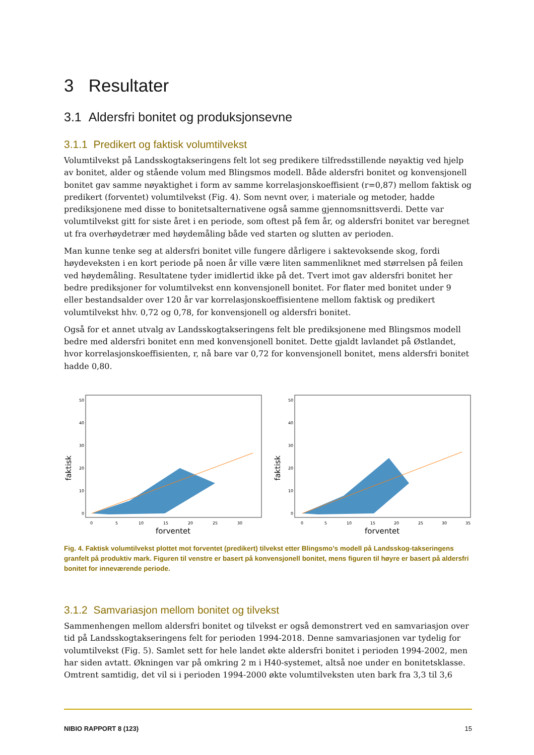3 Resultater
3.1 Aldersfri bonitet og produksjonsevne
3.1.1 Predikert og faktisk volumtilvekst
Volumtilvekst på Landsskogtakseringens felt lot seg predikere tilfredsstillende nøyaktig ved hjelp av bonitet, alder og stående volum med Blingsmos modell. Både aldersfri bonitet og konvensjonell bonitet gav samme nøyaktighet i form av samme korrelasjonskoeffisient (r=0,87) mellom faktisk og predikert (forventet) volumtilvekst (Fig. 4). Som nevnt over, i materiale og metoder, hadde prediksjonene med disse to bonitetsalternativene også samme gjennomsnittsverdi. Dette var volumtilvekst gitt for siste året i en periode, som oftest på fem år, og aldersfri bonitet var beregnet ut fra overhøydetrær med høydemåling både ved starten og slutten av perioden.
Man kunne tenke seg at aldersfri bonitet ville fungere dårligere i saktevoksende skog, fordi høydeveksten i en kort periode på noen år ville være liten sammenliknet med størrelsen på feilen ved høydemåling. Resultatene tyder imidlertid ikke på det. Tvert imot gav aldersfri bonitet her bedre prediksjoner for volumtilvekst enn konvensjonell bonitet. For flater med bonitet under 9 eller bestandsalder over 120 år var korrelasjonskoeffisientene mellom faktisk og predikert volumtilvekst hhv. 0,72 og 0,78, for konvensjonell og aldersfri bonitet.
Også for et annet utvalg av Landsskogtakseringens felt ble prediksjonene med Blingsmos modell bedre med aldersfri bonitet enn med konvensjonell bonitet. Dette gjaldt lavlandet på Østlandet, hvor korrelasjonskoeffisienten, r, nå bare var 0,72 for konvensjonell bonitet, mens aldersfri bonitet hadde 0,80.
50
40
30
20
10
0
0
5
10
15
20
25
30
forventet
faktisk
50
40
30
20
10
0
0
5
10
15
20
25
30
35
forventet
faktisk
Fig. 4. Faktisk volumtilvekst plottet mot forventet (predikert) tilvekst etter Blingsmo’s modell på Landsskog-takseringens granfelt på produktiv mark. Figuren til venstre er basert på konvensjonell bonitet, mens figuren til høyre er basert på aldersfri bonitet for inneværende periode.
3.1.2 Samvariasjon mellom bonitet og tilvekst
Sammenhengen mellom aldersfri bonitet og tilvekst er også demonstrert ved en samvariasjon over tid på Landsskogtakseringens felt for perioden 1994-2018. Denne samvariasjonen var tydelig for volumtilvekst (Fig. 5). Samlet sett for hele landet økte aldersfri bonitet i perioden 1994-2002, men har siden avtatt. Økningen var på omkring 2 m i H40-systemet, altså noe under en bonitetsklasse. Omtrent samtidig, det vil si i perioden 1994-2000 økte volumtilveksten uten bark fra 3,3 til 3,6
NIBIO RAPPORT 8 (123) 15